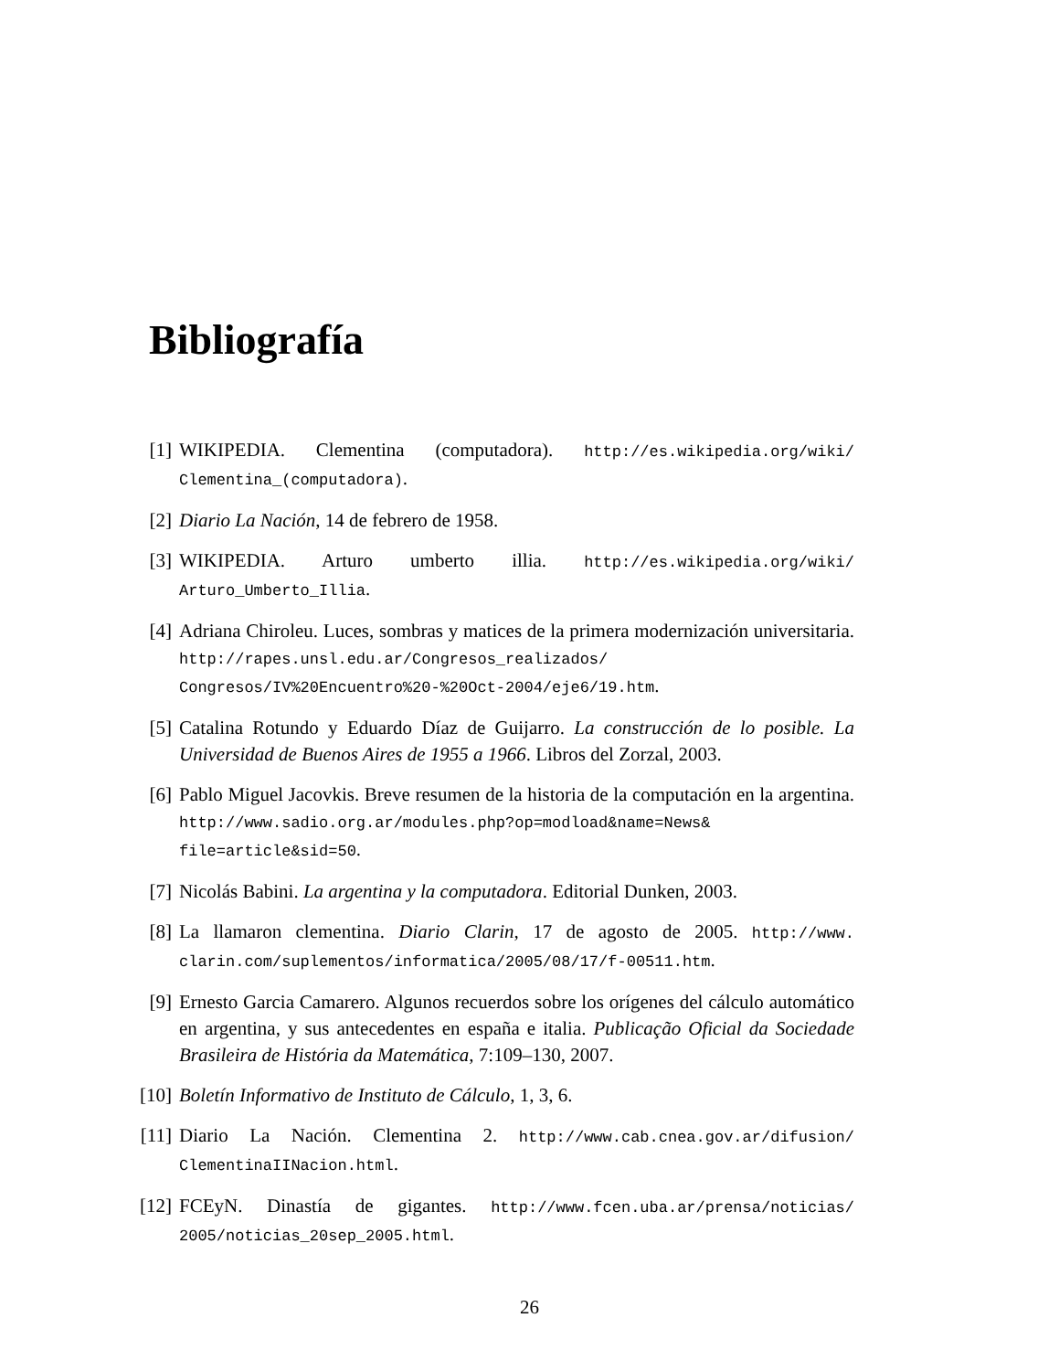Bibliografía
[1] WIKIPEDIA. Clementina (computadora). http://es.wikipedia.org/wiki/ Clementina_(computadora).
[2] Diario La Nación, 14 de febrero de 1958.
[3] WIKIPEDIA. Arturo umberto illia. http://es.wikipedia.org/wiki/ Arturo_Umberto_Illia.
[4] Adriana Chiroleu. Luces, sombras y matices de la primera modernización universitaria. http://rapes.unsl.edu.ar/Congresos_realizados/ Congresos/IV%20Encuentro%20-%20Oct-2004/eje6/19.htm.
[5] Catalina Rotundo y Eduardo Díaz de Guijarro. La construcción de lo posible. La Universidad de Buenos Aires de 1955 a 1966. Libros del Zorzal, 2003.
[6] Pablo Miguel Jacovkis. Breve resumen de la historia de la computación en la argentina. http://www.sadio.org.ar/modules.php?op=modload&name=News& file=article&sid=50.
[7] Nicolás Babini. La argentina y la computadora. Editorial Dunken, 2003.
[8] La llamaron clementina. Diario Clarin, 17 de agosto de 2005. http://www. clarin.com/suplementos/informatica/2005/08/17/f-00511.htm.
[9] Ernesto Garcia Camarero. Algunos recuerdos sobre los orígenes del cálculo automático en argentina, y sus antecedentes en españa e italia. Publicação Oficial da Sociedade Brasileira de História da Matemática, 7:109–130, 2007.
[10]
Boletín Informativo de Instituto de Cálculo, 1, 3, 6.
[11]
Diario La Nación. Clementina 2. http://www.cab.cnea.gov.ar/difusion/ ClementinaIINacion.html.
[12]
FCEyN. Dinastía de gigantes. http://www.fcen.uba.ar/prensa/noticias/ 2005/noticias_20sep_2005.html.
26